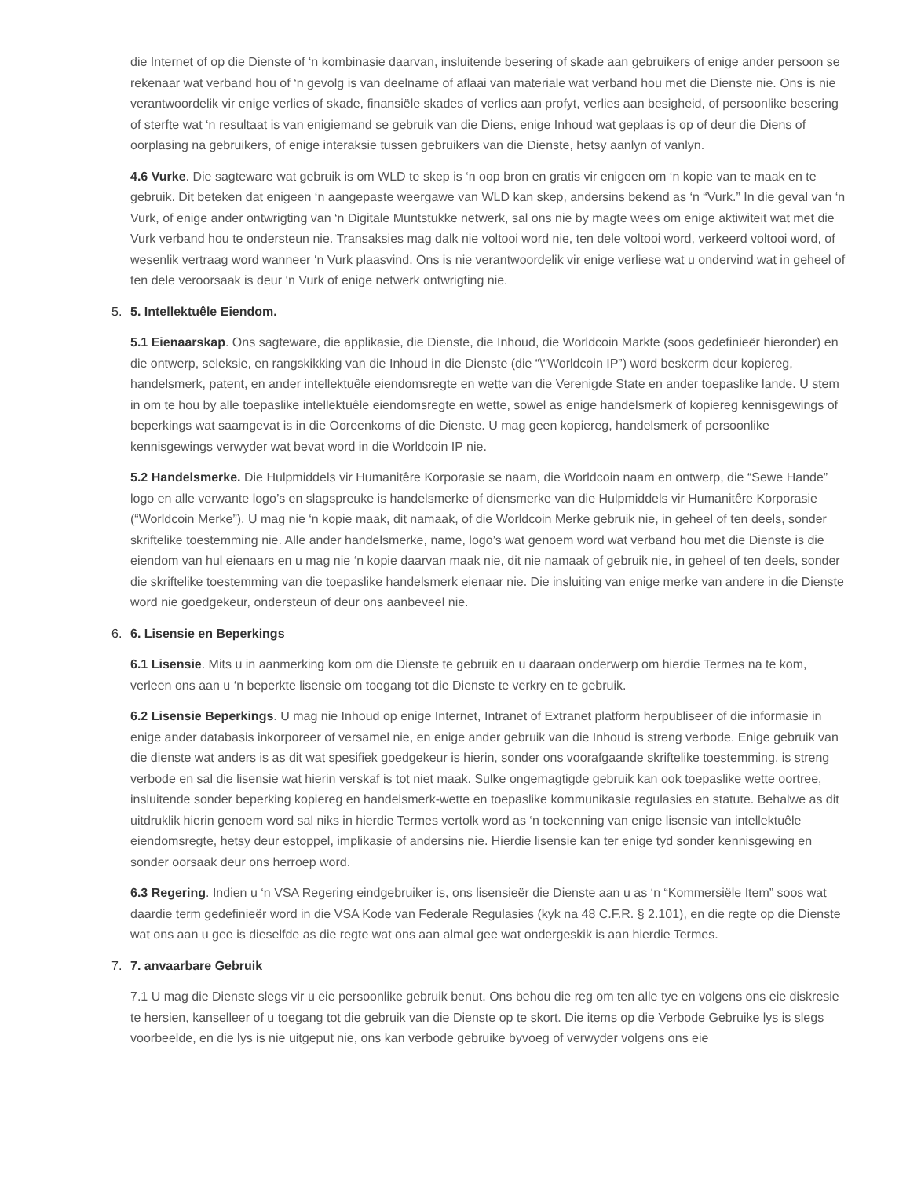die Internet of op die Dienste of ‘n kombinasie daarvan, insluitende besering of skade aan gebruikers of enige ander persoon se rekenaar wat verband hou of ‘n gevolg is van deelname of aflaai van materiale wat verband hou met die Dienste nie. Ons is nie verantwoordelik vir enige verlies of skade, finansiële skades of verlies aan profyt, verlies aan besigheid, of persoonlike besering of sterfte wat ‘n resultaat is van enigiemand se gebruik van die Diens, enige Inhoud wat geplaas is op of deur die Diens of oorplasing na gebruikers, of enige interaksie tussen gebruikers van die Dienste, hetsy aanlyn of vanlyn.
4.6 Vurke. Die sagteware wat gebruik is om WLD te skep is ‘n oop bron en gratis vir enigeen om ‘n kopie van te maak en te gebruik. Dit beteken dat enigeen ‘n aangepaste weergawe van WLD kan skep, andersins bekend as ‘n “Vurk.” In die geval van ‘n Vurk, of enige ander ontwrigting van ‘n Digitale Muntstukke netwerk, sal ons nie by magte wees om enige aktiwiteit wat met die Vurk verband hou te ondersteun nie. Transaksies mag dalk nie voltooi word nie, ten dele voltooi word, verkeerd voltooi word, of wesenlik vertraag word wanneer ‘n Vurk plaasvind. Ons is nie verantwoordelik vir enige verliese wat u ondervind wat in geheel of ten dele veroorsaak is deur ‘n Vurk of enige netwerk ontwrigting nie.
5. 5. Intellektuêle Eiendom.
5.1 Eienaarskap. Ons sagteware, die applikasie, die Dienste, die Inhoud, die Worldcoin Markte (soos gedefinieër hieronder) en die ontwerp, seleksie, en rangskikking van die Inhoud in die Dienste (die “\“Worldcoin IP”) word beskerm deur kopiereg, handelsmerk, patent, en ander intellektuêle eiendomsregte en wette van die Verenigde State en ander toepaslike lande. U stem in om te hou by alle toepaslike intellektuêle eiendomsregte en wette, sowel as enige handelsmerk of kopiereg kennisgewings of beperkings wat saamgevat is in die Ooreenkoms of die Dienste. U mag geen kopiereg, handelsmerk of persoonlike kennisgewings verwyder wat bevat word in die Worldcoin IP nie.
5.2 Handelsmerke. Die Hulpmiddels vir Humanitêre Korporasie se naam, die Worldcoin naam en ontwerp, die “Sewe Hande” logo en alle verwante logo’s en slagspreuke is handelsmerke of diensmerke van die Hulpmiddels vir Humanitêre Korporasie (“Worldcoin Merke”). U mag nie ‘n kopie maak, dit namaak, of die Worldcoin Merke gebruik nie, in geheel of ten deels, sonder skriftelike toestemming nie. Alle ander handelsmerke, name, logo’s wat genoem word wat verband hou met die Dienste is die eiendom van hul eienaars en u mag nie ‘n kopie daarvan maak nie, dit nie namaak of gebruik nie, in geheel of ten deels, sonder die skriftelike toestemming van die toepaslike handelsmerk eienaar nie. Die insluiting van enige merke van andere in die Dienste word nie goedgekeur, ondersteun of deur ons aanbeveel nie.
6. 6. Lisensie en Beperkings
6.1 Lisensie. Mits u in aanmerking kom om die Dienste te gebruik en u daaraan onderwerp om hierdie Termes na te kom, verleen ons aan u ‘n beperkte lisensie om toegang tot die Dienste te verkry en te gebruik.
6.2 Lisensie Beperkings. U mag nie Inhoud op enige Internet, Intranet of Extranet platform herpubliseer of die informasie in enige ander databasis inkorporeer of versamel nie, en enige ander gebruik van die Inhoud is streng verbode. Enige gebruik van die dienste wat anders is as dit wat spesifiek goedgekeur is hierin, sonder ons voorafgaande skriftelike toestemming, is streng verbode en sal die lisensie wat hierin verskaf is tot niet maak. Sulke ongemagtigde gebruik kan ook toepaslike wette oortree, insluitende sonder beperking kopiereg en handelsmerk-wette en toepaslike kommunikasie regulasies en statute. Behalwe as dit uitdruklik hierin genoem word sal niks in hierdie Termes vertolk word as ‘n toekenning van enige lisensie van intellektuêle eiendomsregte, hetsy deur estoppel, implikasie of andersins nie. Hierdie lisensie kan ter enige tyd sonder kennisgewing en sonder oorsaak deur ons herroep word.
6.3 Regering. Indien u ‘n VSA Regering eindgebruiker is, ons lisensieër die Dienste aan u as ‘n “Kommersiële Item” soos wat daardie term gedefinieër word in die VSA Kode van Federale Regulasies (kyk na 48 C.F.R. § 2.101), en die regte op die Dienste wat ons aan u gee is dieselfde as die regte wat ons aan almal gee wat ondergeskik is aan hierdie Termes.
7. 7. anvaarbare Gebruik
7.1 U mag die Dienste slegs vir u eie persoonlike gebruik benut. Ons behou die reg om ten alle tye en volgens ons eie diskresie te hersien, kanselleer of u toegang tot die gebruik van die Dienste op te skort. Die items op die Verbode Gebruike lys is slegs voorbeelde, en die lys is nie uitgeput nie, ons kan verbode gebruike byvoeg of verwyder volgens ons eie